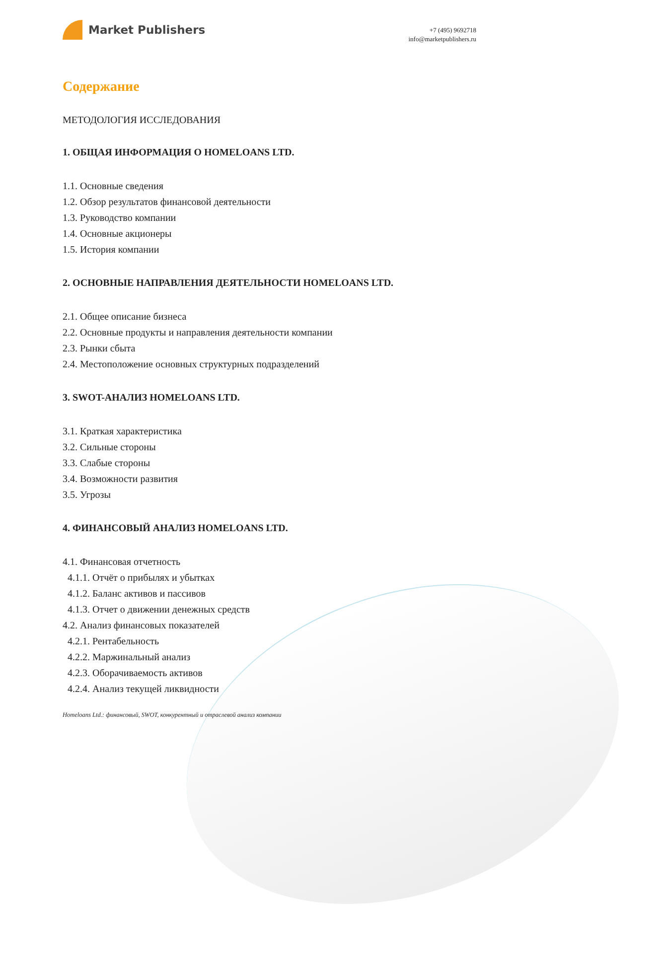Market Publishers
+7 (495) 9692718
info@marketpublishers.ru
Содержание
МЕТОДОЛОГИЯ ИССЛЕДОВАНИЯ
1. ОБЩАЯ ИНФОРМАЦИЯ О HOMELOANS LTD.
1.1. Основные сведения
1.2. Обзор результатов финансовой деятельности
1.3. Руководство компании
1.4. Основные акционеры
1.5. История компании
2. ОСНОВНЫЕ НАПРАВЛЕНИЯ ДЕЯТЕЛЬНОСТИ HOMELOANS LTD.
2.1. Общее описание бизнеса
2.2. Основные продукты и направления деятельности компании
2.3. Рынки сбыта
2.4. Местоположение основных структурных подразделений
3. SWOT-АНАЛИЗ HOMELOANS LTD.
3.1. Краткая характеристика
3.2. Сильные стороны
3.3. Слабые стороны
3.4. Возможности развития
3.5. Угрозы
4. ФИНАНСОВЫЙ АНАЛИЗ HOMELOANS LTD.
4.1. Финансовая отчетность
4.1.1. Отчёт о прибылях и убытках
4.1.2. Баланс активов и пассивов
4.1.3. Отчет о движении денежных средств
4.2. Анализ финансовых показателей
4.2.1. Рентабельность
4.2.2. Маржинальный анализ
4.2.3. Оборачиваемость активов
4.2.4. Анализ текущей ликвидности
Homeloans Ltd.: финансовый, SWOT, конкурентный и отраслевой анализ компании